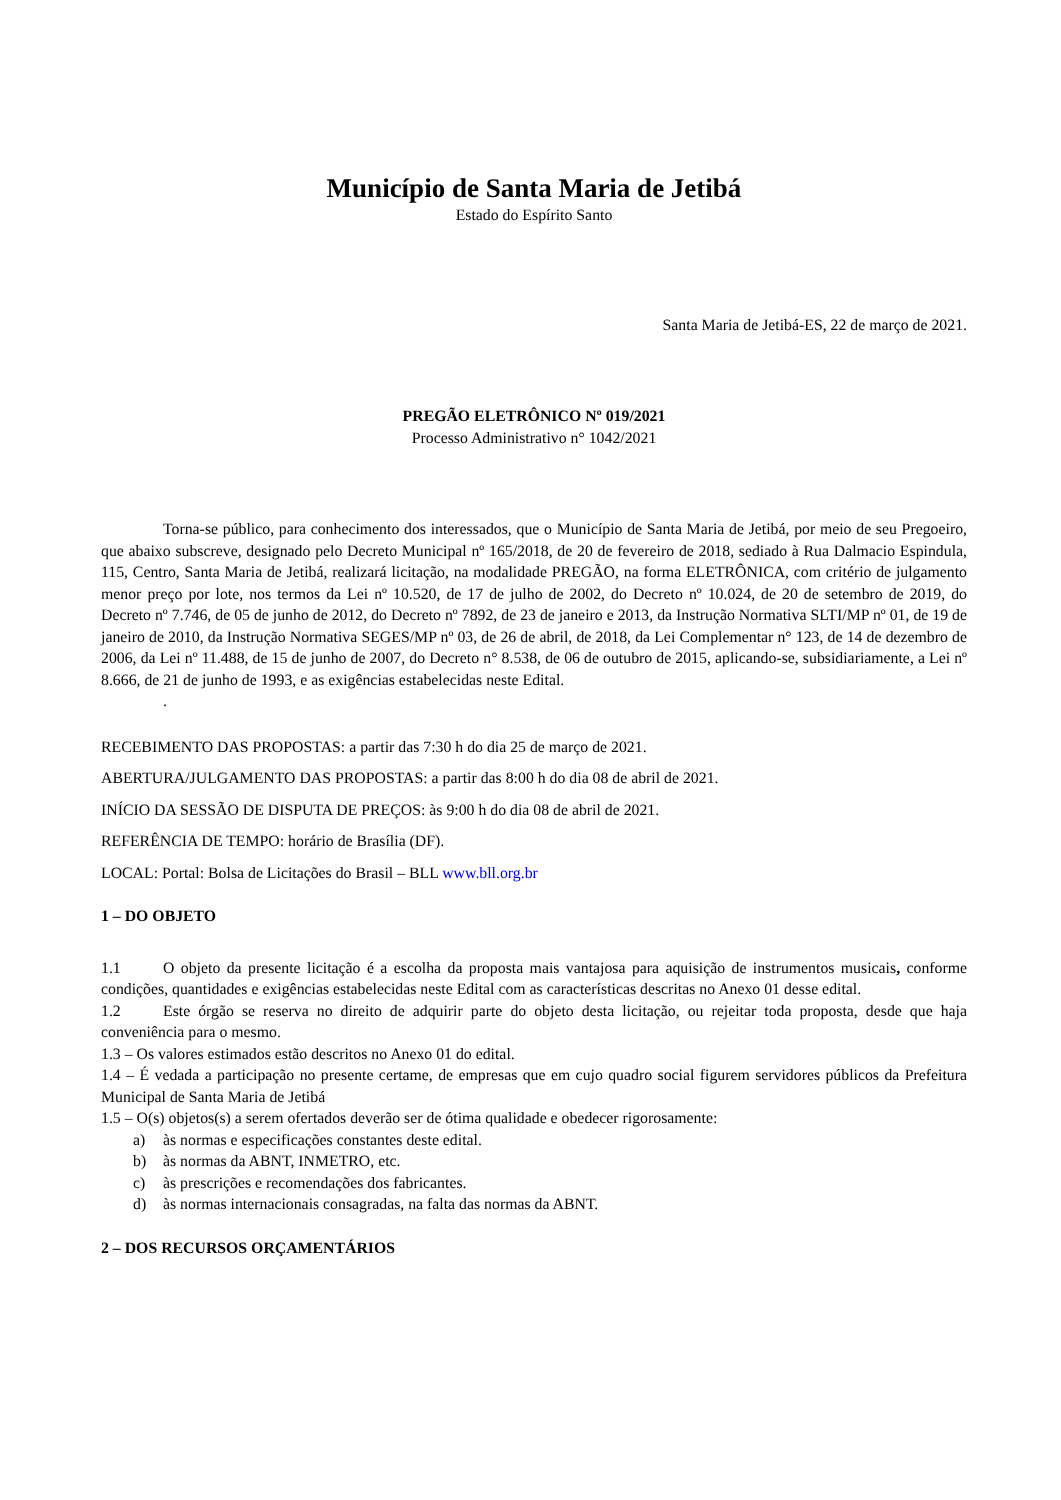Município de Santa Maria de Jetibá
Estado do Espírito Santo
Santa Maria de Jetibá-ES, 22 de março de 2021.
PREGÃO ELETRÔNICO Nº 019/2021
Processo Administrativo n° 1042/2021
Torna-se público, para conhecimento dos interessados, que o Município de Santa Maria de Jetibá, por meio de seu Pregoeiro, que abaixo subscreve, designado pelo Decreto Municipal nº 165/2018, de 20 de fevereiro de 2018, sediado à Rua Dalmacio Espindula, 115, Centro, Santa Maria de Jetibá, realizará licitação, na modalidade PREGÃO, na forma ELETRÔNICA, com critério de julgamento menor preço por lote, nos termos da Lei nº 10.520, de 17 de julho de 2002, do Decreto nº 10.024, de 20 de setembro de 2019, do Decreto nº 7.746, de 05 de junho de 2012, do Decreto nº 7892, de 23 de janeiro e 2013, da Instrução Normativa SLTI/MP nº 01, de 19 de janeiro de 2010, da Instrução Normativa SEGES/MP nº 03, de 26 de abril, de 2018, da Lei Complementar n° 123, de 14 de dezembro de 2006, da Lei nº 11.488, de 15 de junho de 2007, do Decreto n° 8.538, de 06 de outubro de 2015, aplicando-se, subsidiariamente, a Lei nº 8.666, de 21 de junho de 1993, e as exigências estabelecidas neste Edital.
.
RECEBIMENTO DAS PROPOSTAS: a partir das 7:30 h do dia 25 de março de 2021.
ABERTURA/JULGAMENTO DAS PROPOSTAS: a partir das 8:00 h do dia 08 de abril de 2021.
INÍCIO DA SESSÃO DE DISPUTA DE PREÇOS: às 9:00 h do dia 08 de abril de 2021.
REFERÊNCIA DE TEMPO: horário de Brasília (DF).
LOCAL: Portal: Bolsa de Licitações do Brasil – BLL www.bll.org.br
1 – DO OBJETO
1.1 O objeto da presente licitação é a escolha da proposta mais vantajosa para aquisição de instrumentos musicais, conforme condições, quantidades e exigências estabelecidas neste Edital com as características descritas no Anexo 01 desse edital.
1.2 Este órgão se reserva no direito de adquirir parte do objeto desta licitação, ou rejeitar toda proposta, desde que haja conveniência para o mesmo.
1.3 – Os valores estimados estão descritos no Anexo 01 do edital.
1.4 – É vedada a participação no presente certame, de empresas que em cujo quadro social figurem servidores públicos da Prefeitura Municipal de Santa Maria de Jetibá
1.5 – O(s) objetos(s) a serem ofertados deverão ser de ótima qualidade e obedecer rigorosamente:
a) às normas e especificações constantes deste edital.
b) às normas da ABNT, INMETRO, etc.
c) às prescrições e recomendações dos fabricantes.
d) às normas internacionais consagradas, na falta das normas da ABNT.
2 – DOS RECURSOS ORÇAMENTÁRIOS